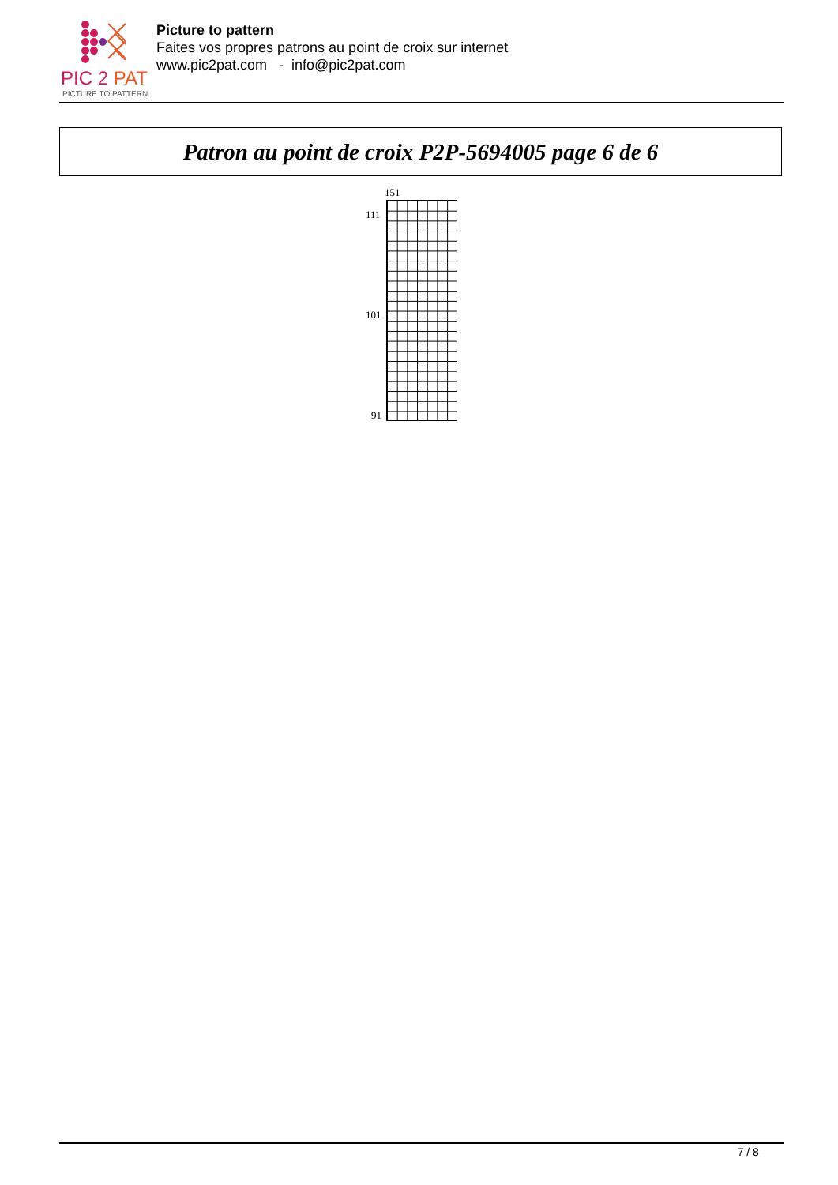PIC 2 PAT
PICTURE TO PATTERN
Picture to pattern
Faites vos propres patrons au point de croix sur internet
www.pic2pat.com - info@pic2pat.com
Patron au point de croix P2P-5694005 page 6 de 6
151
111
101
91
7 / 8